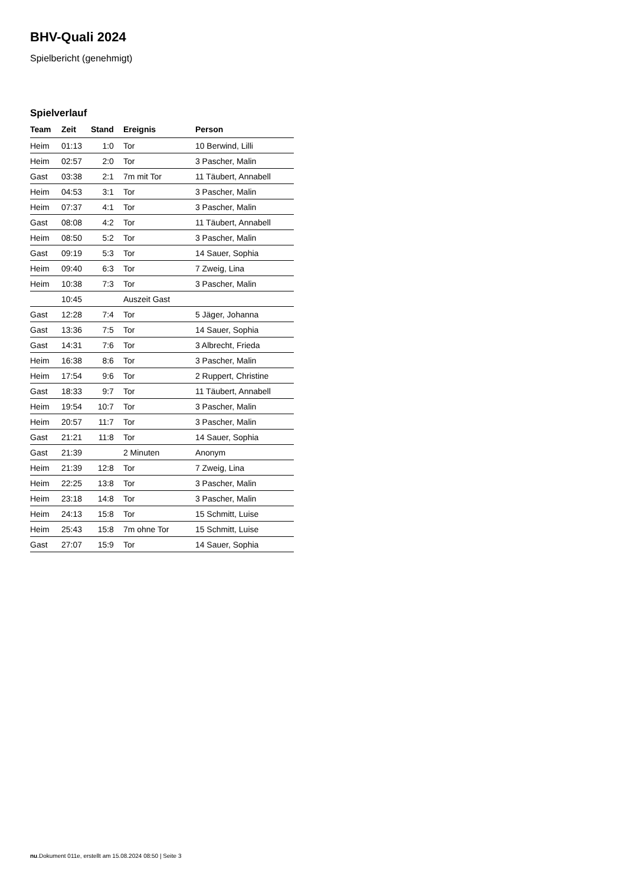BHV-Quali 2024
Spielbericht (genehmigt)
Spielverlauf
| Team | Zeit | Stand | Ereignis | Person |
| --- | --- | --- | --- | --- |
| Heim | 01:13 | 1:0 | Tor | 10 Berwind, Lilli |
| Heim | 02:57 | 2:0 | Tor | 3 Pascher, Malin |
| Gast | 03:38 | 2:1 | 7m mit Tor | 11 Täubert, Annabell |
| Heim | 04:53 | 3:1 | Tor | 3 Pascher, Malin |
| Heim | 07:37 | 4:1 | Tor | 3 Pascher, Malin |
| Gast | 08:08 | 4:2 | Tor | 11 Täubert, Annabell |
| Heim | 08:50 | 5:2 | Tor | 3 Pascher, Malin |
| Gast | 09:19 | 5:3 | Tor | 14 Sauer, Sophia |
| Heim | 09:40 | 6:3 | Tor | 7 Zweig, Lina |
| Heim | 10:38 | 7:3 | Tor | 3 Pascher, Malin |
| | 10:45 | | Auszeit Gast | |
| Gast | 12:28 | 7:4 | Tor | 5 Jäger, Johanna |
| Gast | 13:36 | 7:5 | Tor | 14 Sauer, Sophia |
| Gast | 14:31 | 7:6 | Tor | 3 Albrecht, Frieda |
| Heim | 16:38 | 8:6 | Tor | 3 Pascher, Malin |
| Heim | 17:54 | 9:6 | Tor | 2 Ruppert, Christine |
| Gast | 18:33 | 9:7 | Tor | 11 Täubert, Annabell |
| Heim | 19:54 | 10:7 | Tor | 3 Pascher, Malin |
| Heim | 20:57 | 11:7 | Tor | 3 Pascher, Malin |
| Gast | 21:21 | 11:8 | Tor | 14 Sauer, Sophia |
| Gast | 21:39 | | 2 Minuten | Anonym |
| Heim | 21:39 | 12:8 | Tor | 7 Zweig, Lina |
| Heim | 22:25 | 13:8 | Tor | 3 Pascher, Malin |
| Heim | 23:18 | 14:8 | Tor | 3 Pascher, Malin |
| Heim | 24:13 | 15:8 | Tor | 15 Schmitt, Luise |
| Heim | 25:43 | 15:8 | 7m ohne Tor | 15 Schmitt, Luise |
| Gast | 27:07 | 15:9 | Tor | 14 Sauer, Sophia |
nu.Dokument 011e, erstellt am 15.08.2024 08:50 | Seite 3